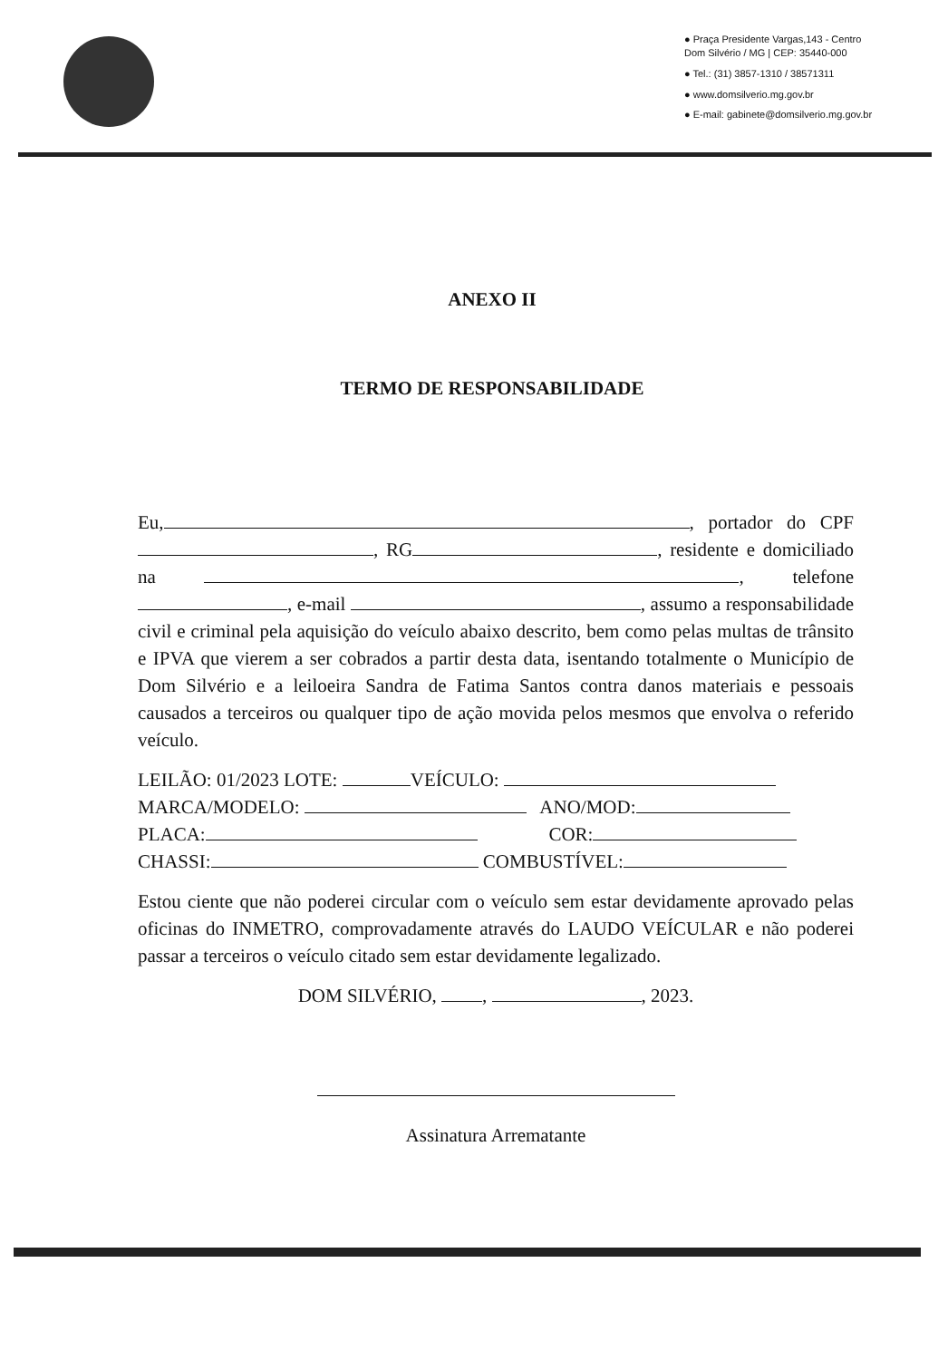● Praça Presidente Vargas,143 - Centro
Dom Silvério / MG | CEP: 35440-000
● Tel.: (31) 3857-1310 / 38571311
● www.domsilverio.mg.gov.br
● E-mail: gabinete@domsilverio.mg.gov.br
ANEXO II
TERMO DE RESPONSABILIDADE
Eu, , portador do CPF , RG , residente e domiciliado na , telefone , e-mail , assumo a responsabilidade civil e criminal pela aquisição do veículo abaixo descrito, bem como pelas multas de trânsito e IPVA que vierem a ser cobrados a partir desta data, isentando totalmente o Município de Dom Silvério e a leiloeira Sandra de Fatima Santos contra danos materiais e pessoais causados a terceiros ou qualquer tipo de ação movida pelos mesmos que envolva o referido veículo.
LEILÃO: 01/2023 LOTE: VEÍCULO:
MARCA/MODELO: ANO/MOD:
PLACA: COR:
CHASSI: COMBUSTÍVEL:
Estou ciente que não poderei circular com o veículo sem estar devidamente aprovado pelas oficinas do INMETRO, comprovadamente através do LAUDO VEÍCULAR e não poderei passar a terceiros o veículo citado sem estar devidamente legalizado.
DOM SILVÉRIO, , , 2023.
Assinatura Arrematante